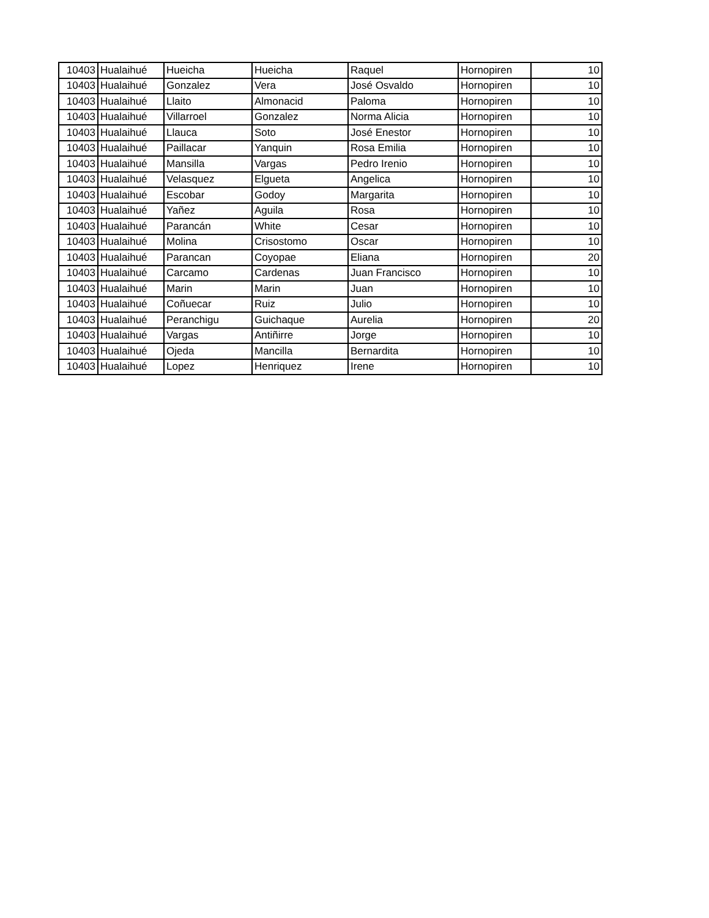| 10403 | Hualaihué | Hueicha | Hueicha | Raquel | Hornopiren | 10 |
| 10403 | Hualaihué | Gonzalez | Vera | José Osvaldo | Hornopiren | 10 |
| 10403 | Hualaihué | Llaito | Almonacid | Paloma | Hornopiren | 10 |
| 10403 | Hualaihué | Villarroel | Gonzalez | Norma Alicia | Hornopiren | 10 |
| 10403 | Hualaihué | Llauca | Soto | José Enestor | Hornopiren | 10 |
| 10403 | Hualaihué | Paillacar | Yanquin | Rosa Emilia | Hornopiren | 10 |
| 10403 | Hualaihué | Mansilla | Vargas | Pedro Irenio | Hornopiren | 10 |
| 10403 | Hualaihué | Velasquez | Elgueta | Angelica | Hornopiren | 10 |
| 10403 | Hualaihué | Escobar | Godoy | Margarita | Hornopiren | 10 |
| 10403 | Hualaihué | Yañez | Aguila | Rosa | Hornopiren | 10 |
| 10403 | Hualaihué | Parancán | White | Cesar | Hornopiren | 10 |
| 10403 | Hualaihué | Molina | Crisostomo | Oscar | Hornopiren | 10 |
| 10403 | Hualaihué | Parancan | Coyopae | Eliana | Hornopiren | 20 |
| 10403 | Hualaihué | Carcamo | Cardenas | Juan Francisco | Hornopiren | 10 |
| 10403 | Hualaihué | Marin | Marin | Juan | Hornopiren | 10 |
| 10403 | Hualaihué | Coñuecar | Ruiz | Julio | Hornopiren | 10 |
| 10403 | Hualaihué | Peranchigu | Guichaque | Aurelia | Hornopiren | 20 |
| 10403 | Hualaihué | Vargas | Antiñirre | Jorge | Hornopiren | 10 |
| 10403 | Hualaihué | Ojeda | Mancilla | Bernardita | Hornopiren | 10 |
| 10403 | Hualaihué | Lopez | Henriquez | Irene | Hornopiren | 10 |